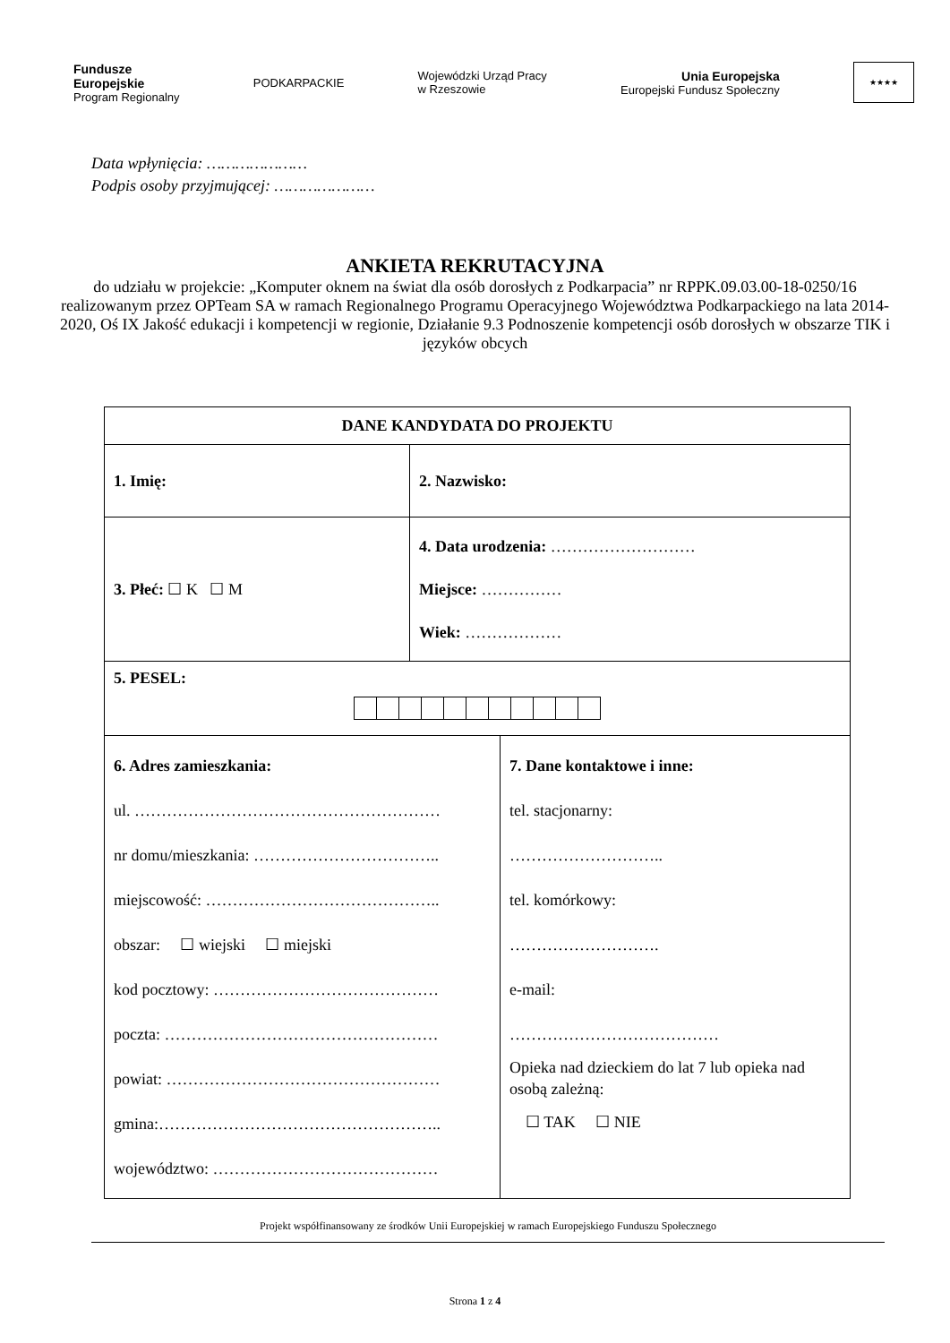Fundusze
Europejskie
Program Regionalny
PODKARPACKIE
Wojewódzki Urząd Pracy
w Rzeszowie
Unia Europejska
Europejski Fundusz Społeczny
★★★★
Data wpłynięcia: …………………
Podpis osoby przyjmującej: …………………
ANKIETA REKRUTACYJNA
do udziału w projekcie: „Komputer oknem na świat dla osób dorosłych z Podkarpacia” nr RPPK.09.03.00-18-0250/16 realizowanym przez OPTeam SA w ramach Regionalnego Programu Operacyjnego Województwa Podkarpackiego na lata 2014-2020, Oś IX Jakość edukacji i kompetencji w regionie, Działanie 9.3 Podnoszenie kompetencji osób dorosłych w obszarze TIK i języków obcych
| DANE KANDYDATA DO PROJEKTU | | |
| --- | --- | --- |
| 1. Imię: | 2. Nazwisko: | |
| 3. Płeć: ☐ K ☐ M | 4. Data urodzenia: ……………………… Miejsce: …………… Wiek: ……………… | |
| 5. PESEL: | | |
| 6. Adres zamieszkania: ul. ………………………………………………… nr domu/mieszkania: …………………………….. miejscowość: …………………………………….. obszar: ☐ wiejski ☐ miejski kod pocztowy: …………………………………… poczta: …………………………………………… powiat: …………………………………………… gmina:…………………………………………….. województwo: …………………………………… | | 7. Dane kontaktowe i inne: tel. stacjonarny: ……………………….. tel. komórkowy: ………………………. e-mail: ………………………………… Opieka nad dzieckiem do lat 7 lub opieka nad osobą zależną: ☐ TAK ☐ NIE |
Projekt współfinansowany ze środków Unii Europejskiej w ramach Europejskiego Funduszu Społecznego
Strona 1 z 4